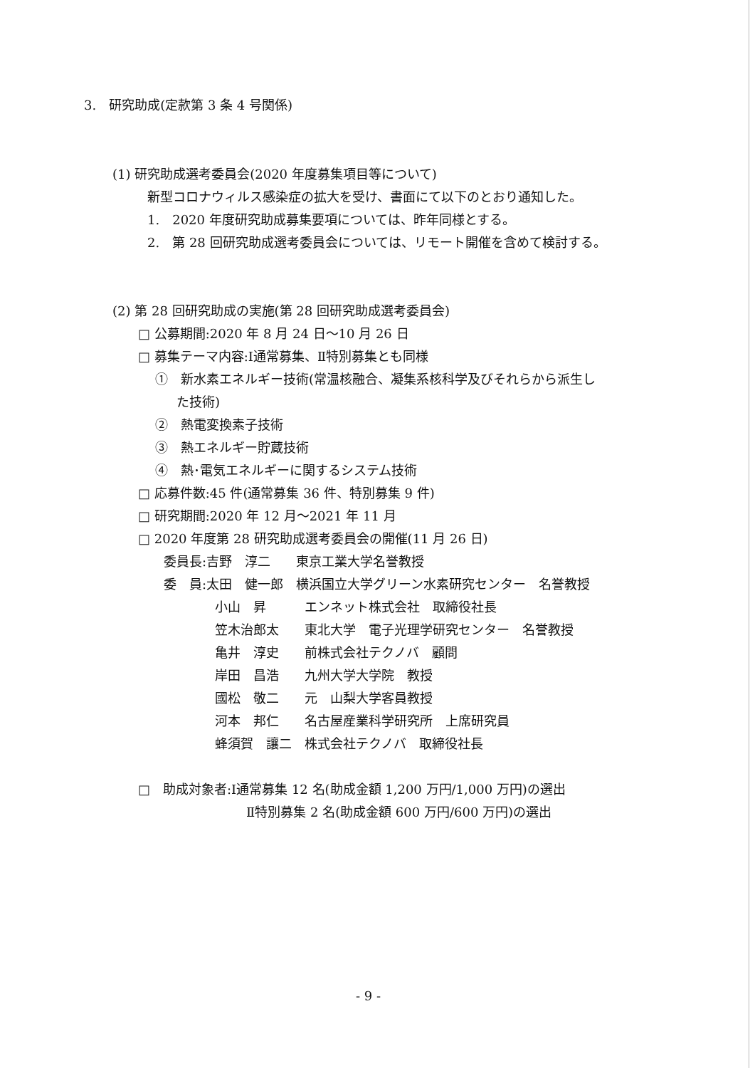3.　研究助成(定款第 3 条 4 号関係)
(1) 研究助成選考委員会(2020 年度募集項目等について)
新型コロナウィルス感染症の拡大を受け、書面にて以下のとおり通知した。
1.　2020 年度研究助成募集要項については、昨年同様とする。
2.　第 28 回研究助成選考委員会については、リモート開催を含めて検討する。
(2) 第 28 回研究助成の実施(第 28 回研究助成選考委員会)
□ 公募期間:2020 年 8 月 24 日～10 月 26 日
□ 募集テーマ内容:Ⅰ通常募集、Ⅱ特別募集とも同様
①　新水素エネルギー技術(常温核融合、凝集系核科学及びそれらから派生し
た技術)
②　熱電変換素子技術
③　熱エネルギー貯蔵技術
④　熱･電気エネルギーに関するシステム技術
□ 応募件数:45 件(通常募集 36 件、特別募集 9 件)
□ 研究期間:2020 年 12 月～2021 年 11 月
□ 2020 年度第 28 研究助成選考委員会の開催(11 月 26 日)
委員長:吉野　淳二　　東京工業大学名誉教授
委　員:太田　健一郎　横浜国立大学グリーン水素研究センター　名誉教授
小山　昇　　　エンネット株式会社　取締役社長
笠木治郎太　　東北大学　電子光理学研究センター　名誉教授
亀井　淳史　　前株式会社テクノバ　顧問
岸田　昌浩　　九州大学大学院　教授
國松　敬二　　元　山梨大学客員教授
河本　邦仁　　名古屋産業科学研究所　上席研究員
蜂須賀　讓二　株式会社テクノバ　取締役社長
□　助成対象者:Ⅰ通常募集 12 名(助成金額 1,200 万円/1,000 万円)の選出
Ⅱ特別募集 2 名(助成金額 600 万円/600 万円)の選出
- 9 -